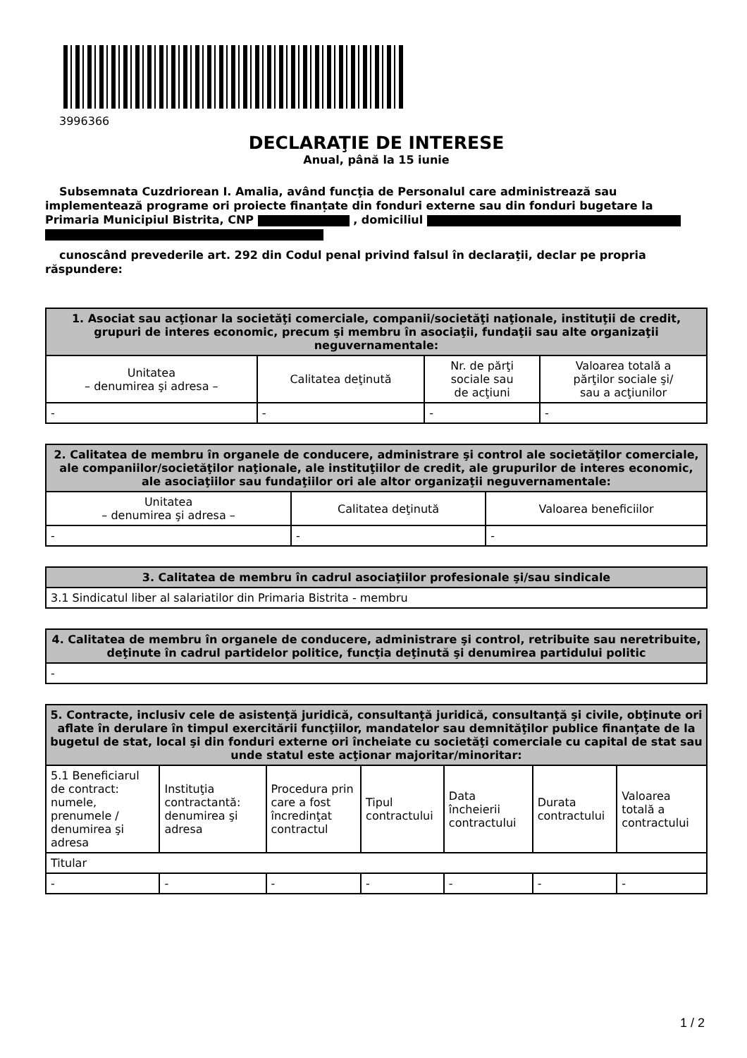3996366
DECLARAŢIE DE INTERESE
Anual, până la 15 iunie
Subsemnata Cuzdriorean I. Amalia, având funcţia de Personalul care administrează sau implementează programe ori proiecte finanțate din fonduri externe sau din fonduri bugetare la Primaria Municipiul Bistrita, CNP , domiciliul
cunoscând prevederile art. 292 din Codul penal privind falsul în declaraţii, declar pe propria răspundere:
| 1. Asociat sau acţionar la societăţi comerciale, companii/societăţi naţionale, instituţii de credit, grupuri de interes economic, precum şi membru în asociaţii, fundaţii sau alte organizaţii neguvernamentale: | | | |
| --- | --- | --- | --- |
| Unitatea – denumirea şi adresa – | Calitatea deţinută | Nr. de părţi sociale sau de acţiuni | Valoarea totală a părţilor sociale şi/ sau a acţiunilor |
| - | - | - | - |
| 2. Calitatea de membru în organele de conducere, administrare şi control ale societăţilor comerciale, ale companiilor/societăţilor naţionale, ale instituţiilor de credit, ale grupurilor de interes economic, ale asociaţiilor sau fundaţiilor ori ale altor organizaţii neguvernamentale: | | |
| --- | --- | --- |
| Unitatea – denumirea şi adresa – | Calitatea deţinută | Valoarea beneficiilor |
| - | - | - |
| 3. Calitatea de membru în cadrul asociaţiilor profesionale şi/sau sindicale |
| --- |
| 3.1 Sindicatul liber al salariatilor din Primaria Bistrita - membru |
| 4. Calitatea de membru în organele de conducere, administrare şi control, retribuite sau neretribuite, deţinute în cadrul partidelor politice, funcţia deţinută şi denumirea partidului politic |
| --- |
| - |
| 5. Contracte, inclusiv cele de asistenţă juridică, consultanţă juridică, consultanţă şi civile, obţinute ori aflate în derulare în timpul exercitării funcţiilor, mandatelor sau demnităţilor publice finanţate de la bugetul de stat, local şi din fonduri externe ori încheiate cu societăţi comerciale cu capital de stat sau unde statul este acţionar majoritar/minoritar: | | | | | | |
| --- | --- | --- | --- | --- | --- | --- |
| 5.1 Beneficiarul de contract: numele, prenumele / denumirea şi adresa | Instituţia contractantă: denumirea şi adresa | Procedura prin care a fost încredinţat contractul | Tipul contractului | Data încheierii contractului | Durata contractului | Valoarea totală a contractului |
| Titular | | | | | | |
| - | - | - | - | - | - | - |
1 / 2